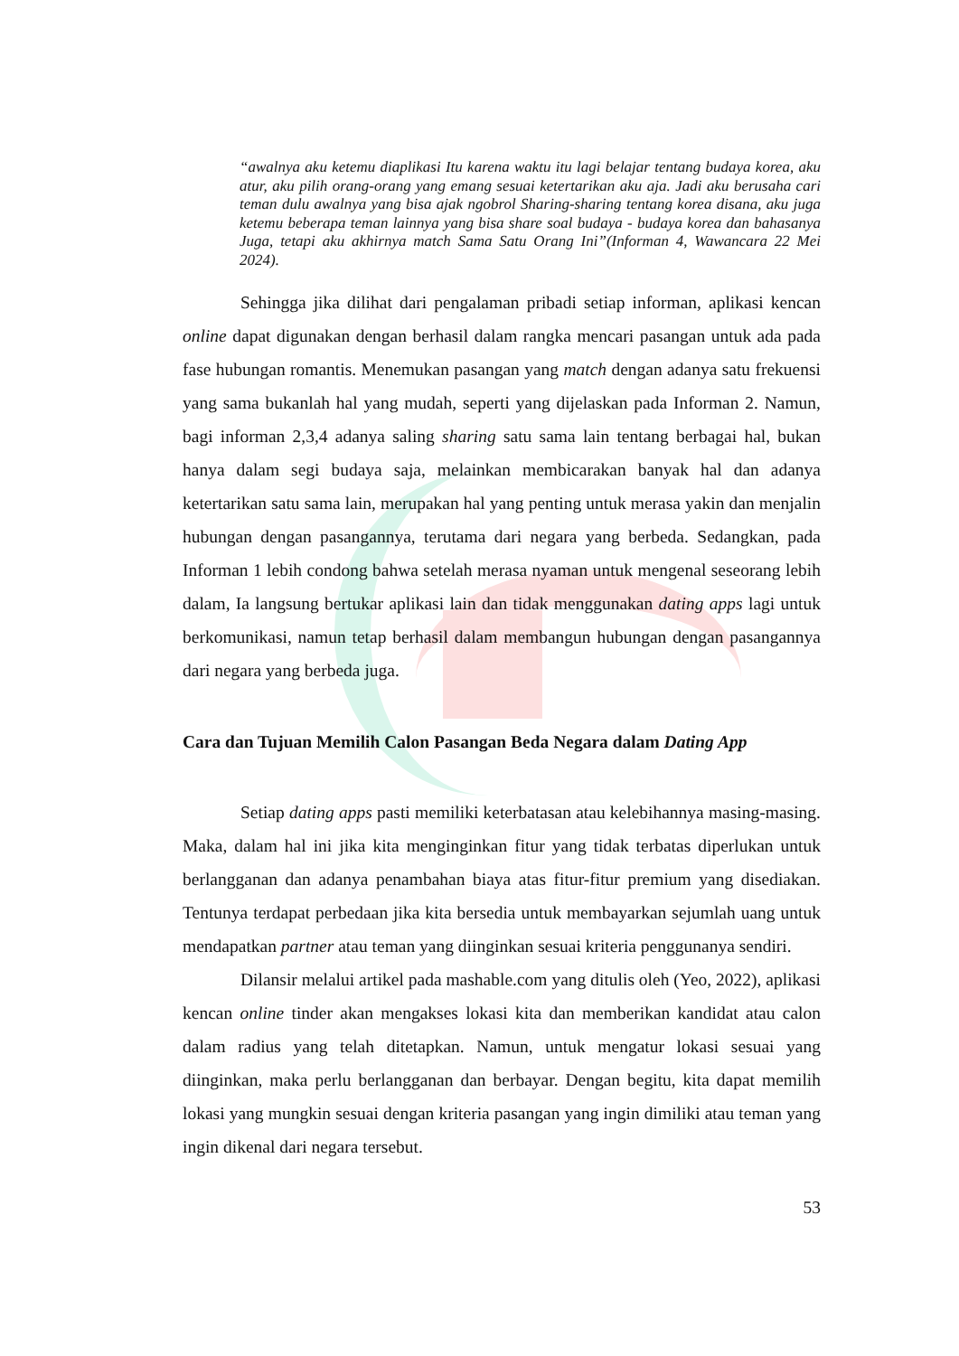“awalnya aku ketemu diaplikasi Itu karena waktu itu lagi belajar tentang budaya korea, aku atur, aku pilih orang-orang yang emang sesuai ketertarikan aku aja. Jadi aku berusaha cari teman dulu awalnya yang bisa ajak ngobrol Sharing-sharing tentang korea disana, aku juga ketemu beberapa teman lainnya yang bisa share soal budaya - budaya korea dan bahasanya Juga, tetapi aku akhirnya match Sama Satu Orang Ini”(Informan 4, Wawancara 22 Mei 2024).
Sehingga jika dilihat dari pengalaman pribadi setiap informan, aplikasi kencan online dapat digunakan dengan berhasil dalam rangka mencari pasangan untuk ada pada fase hubungan romantis. Menemukan pasangan yang match dengan adanya satu frekuensi yang sama bukanlah hal yang mudah, seperti yang dijelaskan pada Informan 2. Namun, bagi informan 2,3,4 adanya saling sharing satu sama lain tentang berbagai hal, bukan hanya dalam segi budaya saja, melainkan membicarakan banyak hal dan adanya ketertarikan satu sama lain, merupakan hal yang penting untuk merasa yakin dan menjalin hubungan dengan pasangannya, terutama dari negara yang berbeda. Sedangkan, pada Informan 1 lebih condong bahwa setelah merasa nyaman untuk mengenal seseorang lebih dalam, Ia langsung bertukar aplikasi lain dan tidak menggunakan dating apps lagi untuk berkomunikasi, namun tetap berhasil dalam membangun hubungan dengan pasangannya dari negara yang berbeda juga.
Cara dan Tujuan Memilih Calon Pasangan Beda Negara dalam Dating App
Setiap dating apps pasti memiliki keterbatasan atau kelebihannya masing-masing. Maka, dalam hal ini jika kita menginginkan fitur yang tidak terbatas diperlukan untuk berlangganan dan adanya penambahan biaya atas fitur-fitur premium yang disediakan. Tentunya terdapat perbedaan jika kita bersedia untuk membayarkan sejumlah uang untuk mendapatkan partner atau teman yang diinginkan sesuai kriteria penggunanya sendiri.
Dilansir melalui artikel pada mashable.com yang ditulis oleh (Yeo, 2022), aplikasi kencan online tinder akan mengakses lokasi kita dan memberikan kandidat atau calon dalam radius yang telah ditetapkan. Namun, untuk mengatur lokasi sesuai yang diinginkan, maka perlu berlangganan dan berbayar. Dengan begitu, kita dapat memilih lokasi yang mungkin sesuai dengan kriteria pasangan yang ingin dimiliki atau teman yang ingin dikenal dari negara tersebut.
53